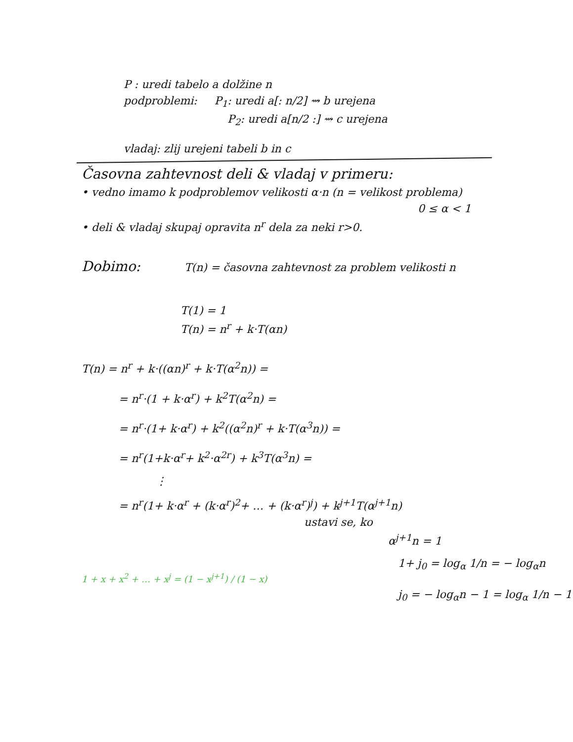P : uredi tabelo a dolžine n
podproblemi: P<sub>1</sub>: uredi a[: n/2] ⇝ b urejena
P<sub>2</sub>: uredi a[n/2 :] ⇝ c urejena
vladaj: zlij urejeni tabeli b in c
Časovna zahtevnost deli & vladaj v primeru:
• vedno imamo k podproblemov velikosti α·n (n = velikost problema)
0 ≤ α < 1
• deli & vladaj skupaj opravita n<sup>r</sup> dela za neki r>0.
Dobimo: T(n) = časovna zahtevnost za problem velikosti n
T(1) = 1
T(n) = n<sup>r</sup> + k·T(αn)
T(n) = n<sup>r</sup> + k·((αn)<sup>r</sup> + k·T(α<sup>2</sup>n)) =
= n<sup>r</sup>·(1 + k·α<sup>r</sup>) + k<sup>2</sup>T(α<sup>2</sup>n) =
= n<sup>r</sup>·(1+ k·α<sup>r</sup>) + k<sup>2</sup>((α<sup>2</sup>n)<sup>r</sup> + k·T(α<sup>3</sup>n)) =
= n<sup>r</sup>(1+k·α<sup>r</sup>+ k<sup>2</sup>·α<sup>2r</sup>) + k<sup>3</sup>T(α<sup>3</sup>n) =
⋮
= n<sup>r</sup>(1+ k·α<sup>r</sup> + (k·α<sup>r</sup>)<sup>2</sup>+ … + (k·α<sup>r</sup>)<sup>j</sup>) + k<sup>j+1</sup>T(α<sup>j+1</sup>n)
ustavi se, ko
α<sup>j+1</sup>n = 1
1+ j<sub>0</sub> = log<sub>α</sub> 1/n = − log<sub>α</sub>n
1 + x + x<sup>2</sup> + … + x<sup>j</sup> = (1 − x<sup>j+1</sup>) / (1 − x)
j<sub>0</sub> = − log<sub>α</sub>n − 1 = log<sub>α</sub> 1/n − 1